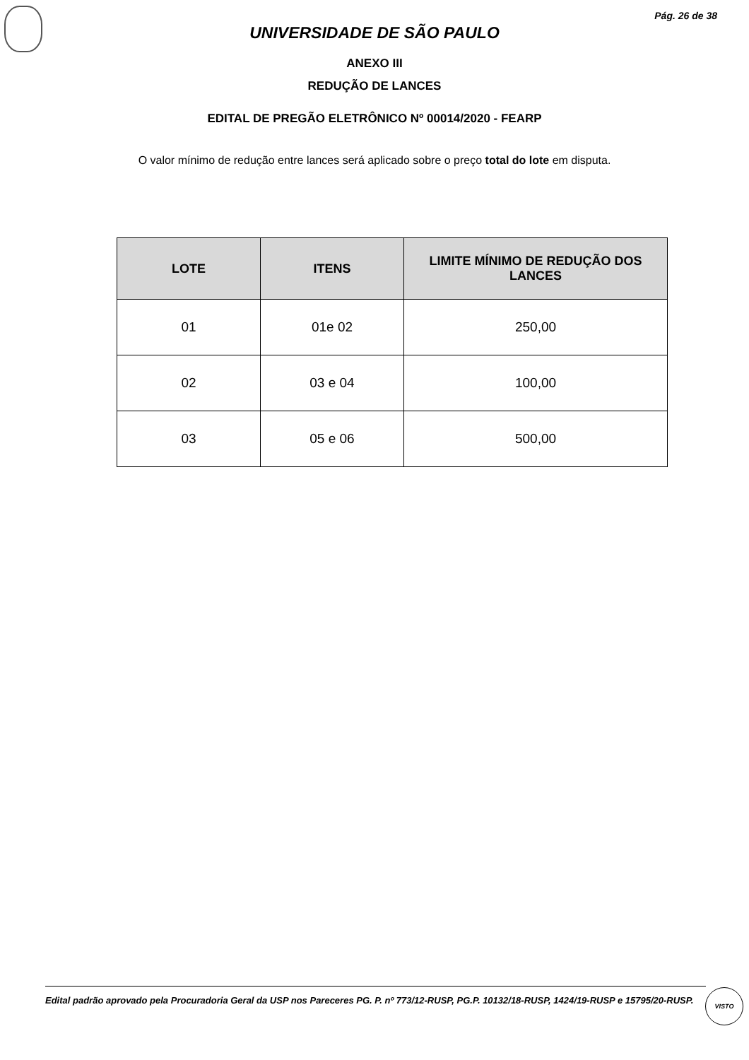Pág. 26 de 38
UNIVERSIDADE DE SÃO PAULO
ANEXO III
REDUÇÃO DE LANCES
EDITAL DE PREGÃO ELETRÔNICO Nº 00014/2020 - FEARP
O valor mínimo de redução entre lances será aplicado sobre o preço total do lote em disputa.
| LOTE | ITENS | LIMITE MÍNIMO DE REDUÇÃO DOS LANCES |
| --- | --- | --- |
| 01 | 01e 02 | 250,00 |
| 02 | 03 e 04 | 100,00 |
| 03 | 05 e 06 | 500,00 |
Edital padrão aprovado pela Procuradoria Geral da USP nos Pareceres PG. P. nº 773/12-RUSP, PG.P. 10132/18-RUSP, 1424/19-RUSP e 15795/20-RUSP.
VISTO